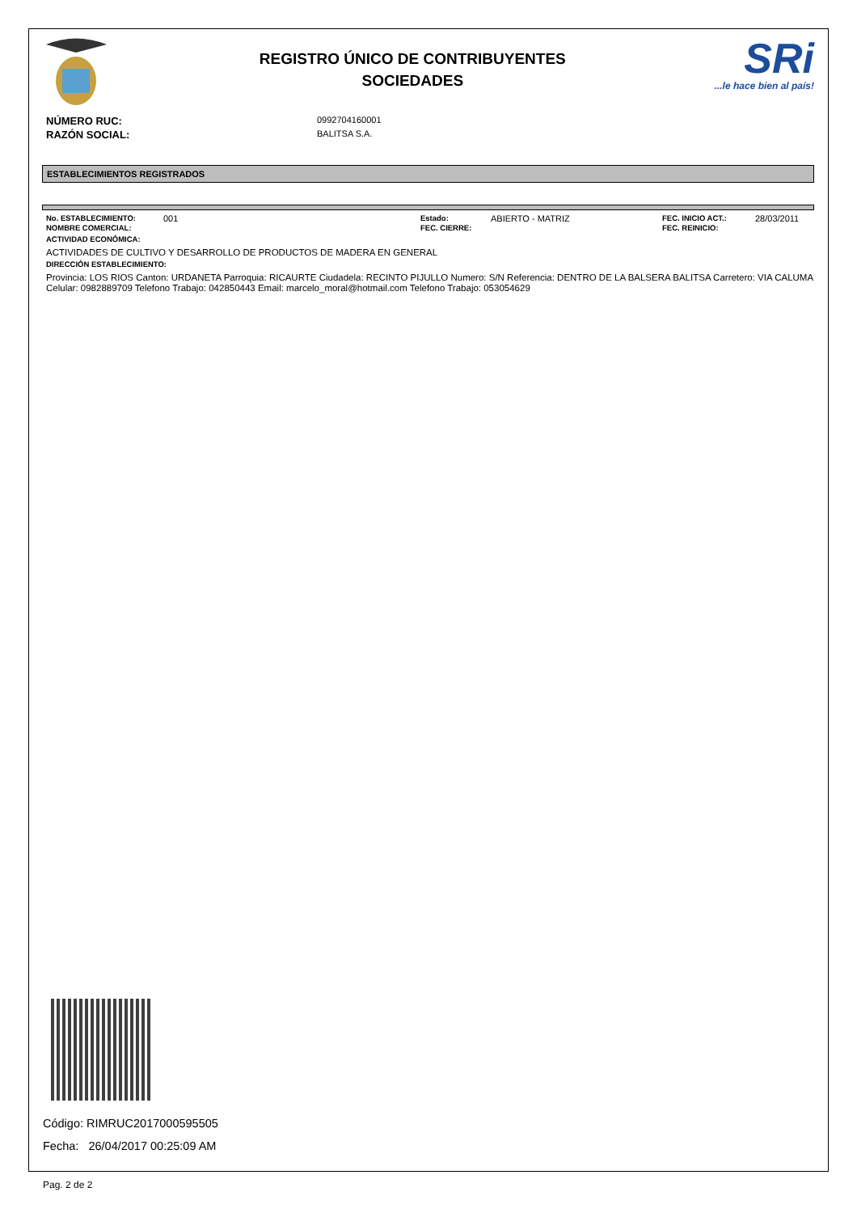REGISTRO ÚNICO DE CONTRIBUYENTES
SOCIEDADES
SRi...le hace bien al país!
NÚMERO RUC:
0992704160001
RAZÓN SOCIAL:
BALITSA S.A.
ESTABLECIMIENTOS REGISTRADOS
No. ESTABLECIMIENTO:
001
Estado:
ABIERTO - MATRIZ
FEC. INICIO ACT.:
28/03/2011
NOMBRE COMERCIAL:
FEC. CIERRE:
FEC. REINICIO:
ACTIVIDAD ECONÓMICA:
ACTIVIDADES DE CULTIVO Y DESARROLLO DE PRODUCTOS DE MADERA EN GENERAL
DIRECCIÓN ESTABLECIMIENTO:
Provincia: LOS RIOS Canton: URDANETA Parroquia: RICAURTE Ciudadela: RECINTO PIJULLO Numero: S/N Referencia: DENTRO DE LA BALSERA BALITSA Carretero: VIA CALUMA Celular: 0982889709 Telefono Trabajo: 042850443 Email: marcelo_moral@hotmail.com Telefono Trabajo: 053054629
Código: RIMRUC2017000595505
Fecha: 26/04/2017 00:25:09 AM
Pag. 2 de 2